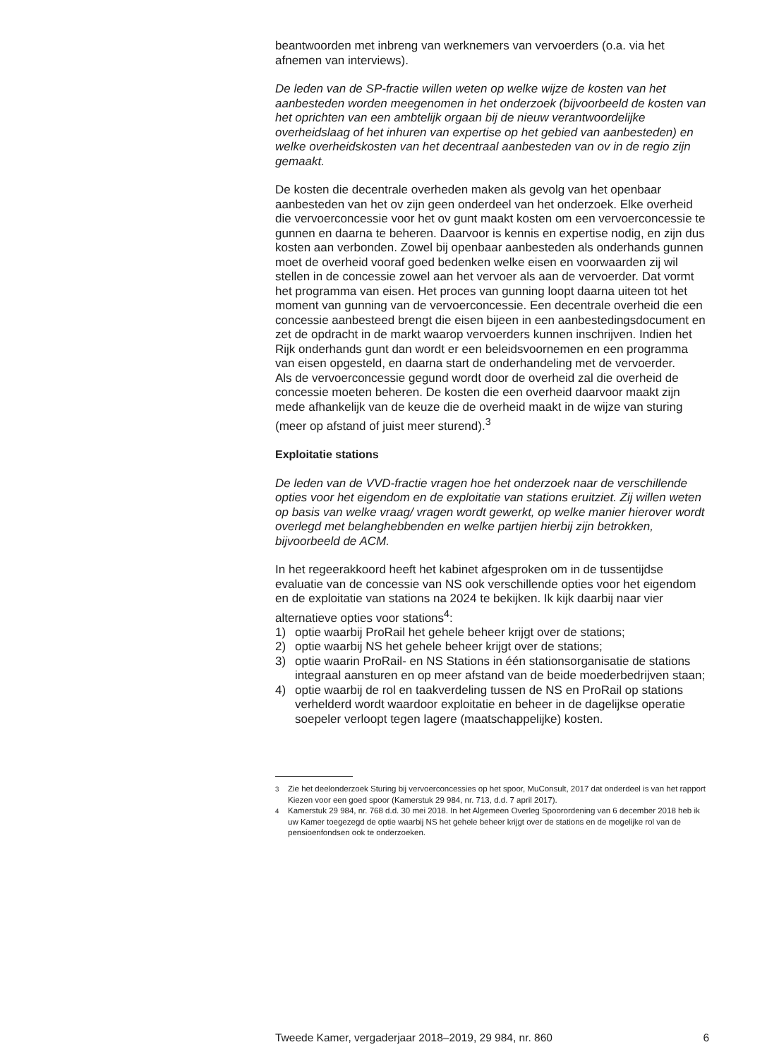beantwoorden met inbreng van werknemers van vervoerders (o.a. via het afnemen van interviews).
De leden van de SP-fractie willen weten op welke wijze de kosten van het aanbesteden worden meegenomen in het onderzoek (bijvoorbeeld de kosten van het oprichten van een ambtelijk orgaan bij de nieuw verant­woordelijke overheidslaag of het inhuren van expertise op het gebied van aanbesteden) en welke overheidskosten van het decentraal aanbesteden van ov in de regio zijn gemaakt.
De kosten die decentrale overheden maken als gevolg van het openbaar aanbesteden van het ov zijn geen onderdeel van het onderzoek. Elke overheid die vervoerconcessie voor het ov gunt maakt kosten om een vervoerconcessie te gunnen en daarna te beheren. Daarvoor is kennis en expertise nodig, en zijn dus kosten aan verbonden. Zowel bij openbaar aanbesteden als onderhands gunnen moet de overheid vooraf goed bedenken welke eisen en voorwaarden zij wil stellen in de concessie zowel aan het vervoer als aan de vervoerder. Dat vormt het programma van eisen. Het proces van gunning loopt daarna uiteen tot het moment van gunning van de vervoerconcessie. Een decentrale overheid die een concessie aanbesteed brengt die eisen bijeen in een aanbestedingsdo­cument en zet de opdracht in de markt waarop vervoerders kunnen inschrijven. Indien het Rijk onderhands gunt dan wordt er een beleids­voornemen en een programma van eisen opgesteld, en daarna start de onderhandeling met de vervoerder.
Als de vervoerconcessie gegund wordt door de overheid zal die overheid de concessie moeten beheren. De kosten die een overheid daarvoor maakt zijn mede afhankelijk van de keuze die de overheid maakt in de wijze van sturing (meer op afstand of juist meer sturend).<sup>3</sup>
Exploitatie stations
De leden van de VVD-fractie vragen hoe het onderzoek naar de verschil­lende opties voor het eigendom en de exploitatie van stations eruitziet. Zij willen weten op basis van welke vraag/ vragen wordt gewerkt, op welke manier hierover wordt overlegd met belanghebbenden en welke partijen hierbij zijn betrokken, bijvoorbeeld de ACM.
In het regeerakkoord heeft het kabinet afgesproken om in de tussentijdse evaluatie van de concessie van NS ook verschillende opties voor het eigendom en de exploitatie van stations na 2024 te bekijken. Ik kijk daarbij naar vier alternatieve opties voor stations<sup>4</sup>:
1) optie waarbij ProRail het gehele beheer krijgt over de stations;
2) optie waarbij NS het gehele beheer krijgt over de stations;
3) optie waarin ProRail- en NS Stations in één stationsorganisatie de stations integraal aansturen en op meer afstand van de beide moederbedrijven staan;
4) optie waarbij de rol en taakverdeling tussen de NS en ProRail op stations verhelderd wordt waardoor exploitatie en beheer in de dagelijkse operatie soepeler verloopt tegen lagere (maatschappelijke) kosten.
<sup>3</sup> Zie het deelonderzoek Sturing bij vervoerconcessies op het spoor, MuConsult, 2017 dat onderdeel is van het rapport Kiezen voor een goed spoor (Kamerstuk 29 984, nr. 713, d.d. 7 april 2017).
<sup>4</sup> Kamerstuk 29 984, nr. 768 d.d. 30 mei 2018. In het Algemeen Overleg Spoorordening van 6 december 2018 heb ik uw Kamer toegezegd de optie waarbij NS het gehele beheer krijgt over de stations en de mogelijke rol van de pensioenfondsen ook te onderzoeken.
Tweede Kamer, vergaderjaar 2018–2019, 29 984, nr. 860 6